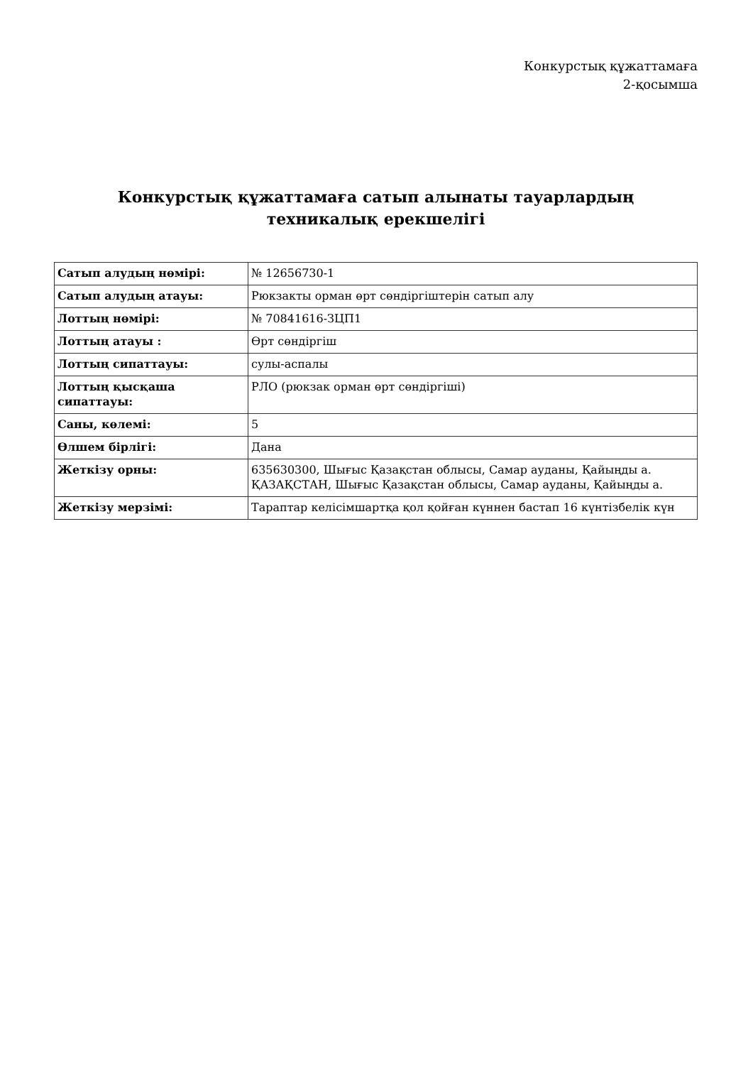Конкурстық құжаттамаға
2-қосымша
Конкурстық құжаттамаға сатып алынаты тауарлардың техникалық ерекшелігі
| Сатып алудың нөмірі: | № 12656730-1 |
| Сатып алудың атауы: | Рюкзакты орман өрт сөндіргіштерін сатып алу |
| Лоттың нөмірі: | № 70841616-ЗЦП1 |
| Лоттың атауы : | Өрт сөндіргіш |
| Лоттың сипаттауы: | сулы-аспалы |
| Лоттың қысқаша сипаттауы: | РЛО (рюкзак орман өрт сөндіргіші) |
| Саны, көлемі: | 5 |
| Өлшем бірлігі: | Дана |
| Жеткізу орны: | 635630300, Шығыс Қазақстан облысы, Самар ауданы, Қайыңды а. ҚАЗАҚСТАН, Шығыс Қазақстан облысы, Самар ауданы, Қайыңды а. |
| Жеткізу мерзімі: | Тараптар келісімшартқа қол қойған күннен бастап 16 күнтізбелік күн |